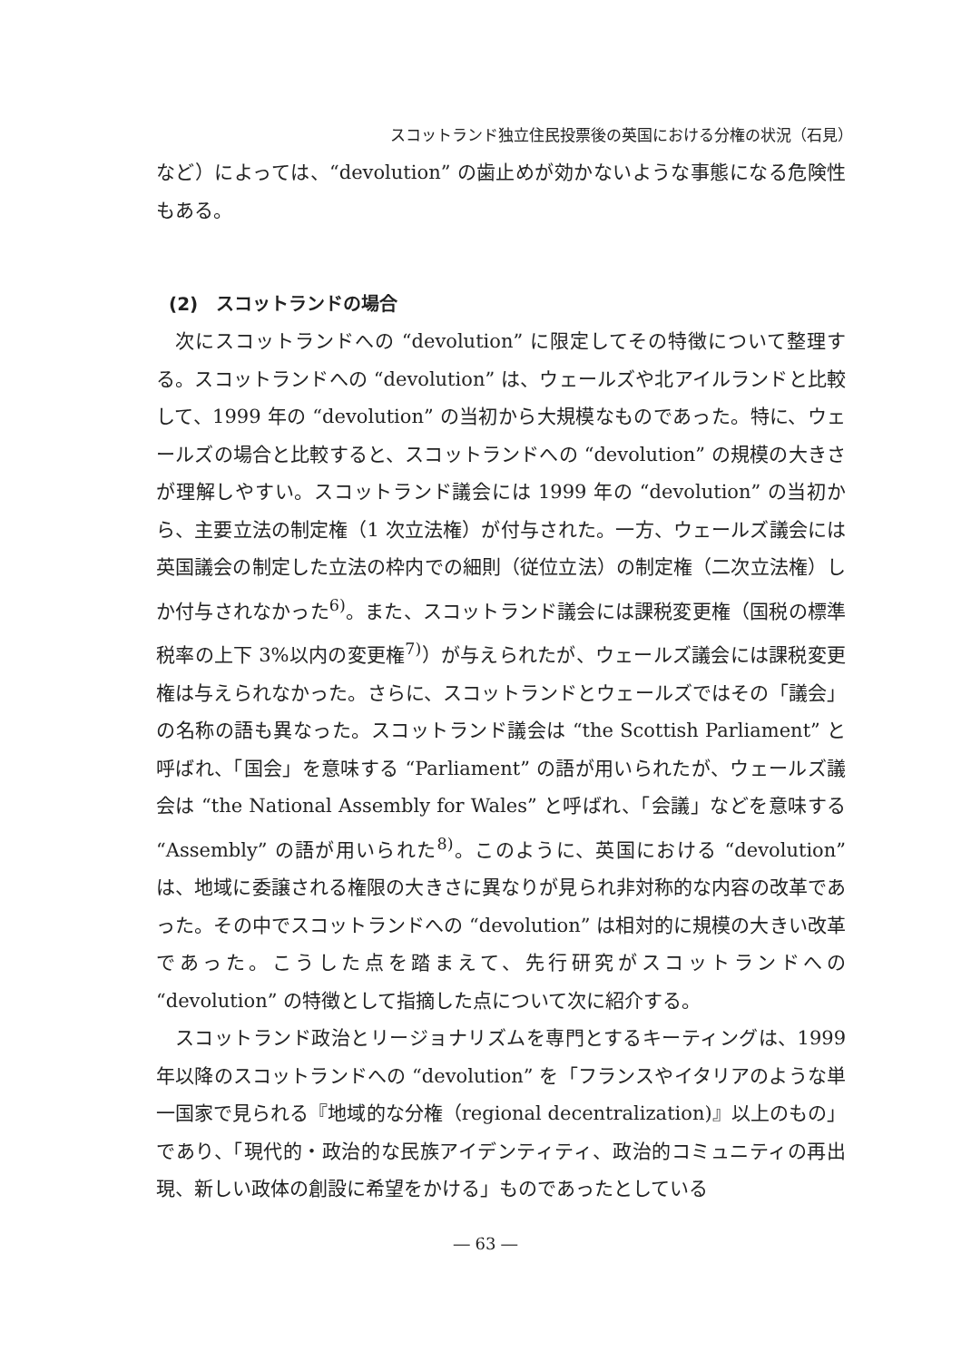スコットランド独立住民投票後の英国における分権の状況（石見）
など）によっては、“devolution” の歯止めが効かないような事態になる危険性もある。
(2)　スコットランドの場合
次にスコットランドへの “devolution” に限定してその特徴について整理する。スコットランドへの “devolution” は、ウェールズや北アイルランドと比較して、1999 年の “devolution” の当初から大規模なものであった。特に、ウェールズの場合と比較すると、スコットランドへの “devolution” の規模の大きさが理解しやすい。スコットランド議会には 1999 年の “devolution” の当初から、主要立法の制定権（1 次立法権）が付与された。一方、ウェールズ議会には英国議会の制定した立法の枠内での細則（従位立法）の制定権（二次立法権）しか付与されなかった<sup>6)</sup>。また、スコットランド議会には課税変更権（国税の標準税率の上下 3%以内の変更権<sup>7)</sup>）が与えられたが、ウェールズ議会には課税変更権は与えられなかった。さらに、スコットランドとウェールズではその「議会」の名称の語も異なった。スコットランド議会は “the Scottish Parliament” と呼ばれ、「国会」を意味する “Parliament” の語が用いられたが、ウェールズ議会は “the National Assembly for Wales” と呼ばれ、「会議」などを意味する “Assembly” の語が用いられた<sup>8)</sup>。このように、英国における “devolution” は、地域に委譲される権限の大きさに異なりが見られ非対称的な内容の改革であった。その中でスコットランドへの “devolution” は相対的に規模の大きい改革であった。こうした点を踏まえて、先行研究がスコットランドへの “devolution” の特徴として指摘した点について次に紹介する。
スコットランド政治とリージョナリズムを専門とするキーティングは、1999 年以降のスコットランドへの “devolution” を「フランスやイタリアのような単一国家で見られる『地域的な分権（regional decentralization)』以上のもの」であり、「現代的・政治的な民族アイデンティティ、政治的コミュニティの再出現、新しい政体の創設に希望をかける」ものであったとしている
― 63 ―